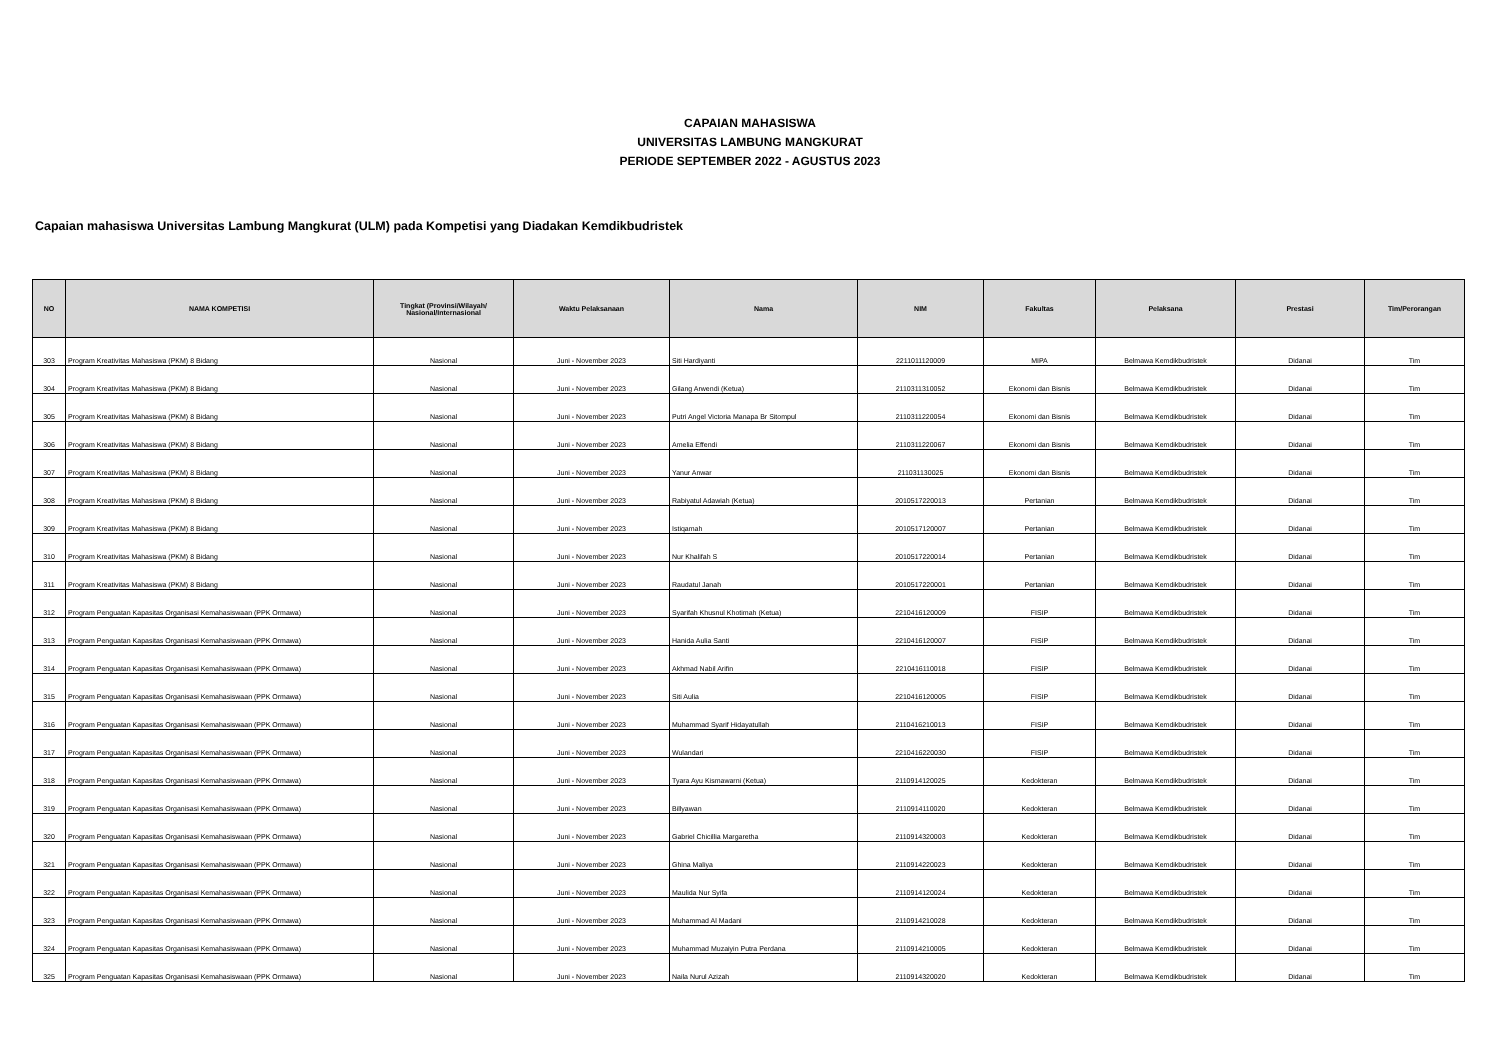CAPAIAN MAHASISWA
UNIVERSITAS LAMBUNG MANGKURAT
PERIODE SEPTEMBER 2022 - AGUSTUS 2023
Capaian mahasiswa Universitas Lambung Mangkurat (ULM) pada Kompetisi yang Diadakan Kemdikbudristek
| NO | NAMA KOMPETISI | Tingkat (Provinsi/Wilayah/ Nasional/Internasional | Waktu Pelaksanaan | Nama | NIM | Fakultas | Pelaksana | Prestasi | Tim/Perorangan |
| --- | --- | --- | --- | --- | --- | --- | --- | --- | --- |
| 303 | Program Kreativitas Mahasiswa (PKM) 8 Bidang | Nasional | Juni - November 2023 | Siti Hardiyanti | 2211011120009 | MIPA | Belmawa Kemdikbudristek | Didanai | Tim |
| 304 | Program Kreativitas Mahasiswa (PKM) 8 Bidang | Nasional | Juni - November 2023 | Gilang Arwendi (Ketua) | 2110311310052 | Ekonomi dan Bisnis | Belmawa Kemdikbudristek | Didanai | Tim |
| 305 | Program Kreativitas Mahasiswa (PKM) 8 Bidang | Nasional | Juni - November 2023 | Putri Angel Victoria Manapa Br Sitompul | 2110311220054 | Ekonomi dan Bisnis | Belmawa Kemdikbudristek | Didanai | Tim |
| 306 | Program Kreativitas Mahasiswa (PKM) 8 Bidang | Nasional | Juni - November 2023 | Amelia Effendi | 2110311220067 | Ekonomi dan Bisnis | Belmawa Kemdikbudristek | Didanai | Tim |
| 307 | Program Kreativitas Mahasiswa (PKM) 8 Bidang | Nasional | Juni - November 2023 | Yanur Anwar | 211031130025 | Ekonomi dan Bisnis | Belmawa Kemdikbudristek | Didanai | Tim |
| 308 | Program Kreativitas Mahasiswa (PKM) 8 Bidang | Nasional | Juni - November 2023 | Rabiyatul Adawiah (Ketua) | 2010517220013 | Pertanian | Belmawa Kemdikbudristek | Didanai | Tim |
| 309 | Program Kreativitas Mahasiswa (PKM) 8 Bidang | Nasional | Juni - November 2023 | Istiqamah | 2010517120007 | Pertanian | Belmawa Kemdikbudristek | Didanai | Tim |
| 310 | Program Kreativitas Mahasiswa (PKM) 8 Bidang | Nasional | Juni - November 2023 | Nur Khalifah S | 2010517220014 | Pertanian | Belmawa Kemdikbudristek | Didanai | Tim |
| 311 | Program Kreativitas Mahasiswa (PKM) 8 Bidang | Nasional | Juni - November 2023 | Raudatul Janah | 2010517220001 | Pertanian | Belmawa Kemdikbudristek | Didanai | Tim |
| 312 | Program Penguatan Kapasitas Organisasi Kemahasiswaan (PPK Ormawa) | Nasional | Juni - November 2023 | Syarifah Khusnul Khotimah (Ketua) | 2210416120009 | FISIP | Belmawa Kemdikbudristek | Didanai | Tim |
| 313 | Program Penguatan Kapasitas Organisasi Kemahasiswaan (PPK Ormawa) | Nasional | Juni - November 2023 | Hanida Aulia Santi | 2210416120007 | FISIP | Belmawa Kemdikbudristek | Didanai | Tim |
| 314 | Program Penguatan Kapasitas Organisasi Kemahasiswaan (PPK Ormawa) | Nasional | Juni - November 2023 | Akhmad Nabil Arifin | 2210416110018 | FISIP | Belmawa Kemdikbudristek | Didanai | Tim |
| 315 | Program Penguatan Kapasitas Organisasi Kemahasiswaan (PPK Ormawa) | Nasional | Juni - November 2023 | Siti Aulia | 2210416120005 | FISIP | Belmawa Kemdikbudristek | Didanai | Tim |
| 316 | Program Penguatan Kapasitas Organisasi Kemahasiswaan (PPK Ormawa) | Nasional | Juni - November 2023 | Muhammad Syarif Hidayatullah | 2110416210013 | FISIP | Belmawa Kemdikbudristek | Didanai | Tim |
| 317 | Program Penguatan Kapasitas Organisasi Kemahasiswaan (PPK Ormawa) | Nasional | Juni - November 2023 | Wulandari | 2210416220030 | FISIP | Belmawa Kemdikbudristek | Didanai | Tim |
| 318 | Program Penguatan Kapasitas Organisasi Kemahasiswaan (PPK Ormawa) | Nasional | Juni - November 2023 | Tyara Ayu Kismawarni (Ketua) | 2110914120025 | Kedokteran | Belmawa Kemdikbudristek | Didanai | Tim |
| 319 | Program Penguatan Kapasitas Organisasi Kemahasiswaan (PPK Ormawa) | Nasional | Juni - November 2023 | Billyawan | 2110914110020 | Kedokteran | Belmawa Kemdikbudristek | Didanai | Tim |
| 320 | Program Penguatan Kapasitas Organisasi Kemahasiswaan (PPK Ormawa) | Nasional | Juni - November 2023 | Gabriel Chicillia Margaretha | 2110914320003 | Kedokteran | Belmawa Kemdikbudristek | Didanai | Tim |
| 321 | Program Penguatan Kapasitas Organisasi Kemahasiswaan (PPK Ormawa) | Nasional | Juni - November 2023 | Ghina Maliya | 2110914220023 | Kedokteran | Belmawa Kemdikbudristek | Didanai | Tim |
| 322 | Program Penguatan Kapasitas Organisasi Kemahasiswaan (PPK Ormawa) | Nasional | Juni - November 2023 | Maulida Nur Syifa | 2110914120024 | Kedokteran | Belmawa Kemdikbudristek | Didanai | Tim |
| 323 | Program Penguatan Kapasitas Organisasi Kemahasiswaan (PPK Ormawa) | Nasional | Juni - November 2023 | Muhammad Al Madani | 2110914210028 | Kedokteran | Belmawa Kemdikbudristek | Didanai | Tim |
| 324 | Program Penguatan Kapasitas Organisasi Kemahasiswaan (PPK Ormawa) | Nasional | Juni - November 2023 | Muhammad Muzaiyin Putra Perdana | 2110914210005 | Kedokteran | Belmawa Kemdikbudristek | Didanai | Tim |
| 325 | Program Penguatan Kapasitas Organisasi Kemahasiswaan (PPK Ormawa) | Nasional | Juni - November 2023 | Naila Nurul Azizah | 2110914320020 | Kedokteran | Belmawa Kemdikbudristek | Didanai | Tim |